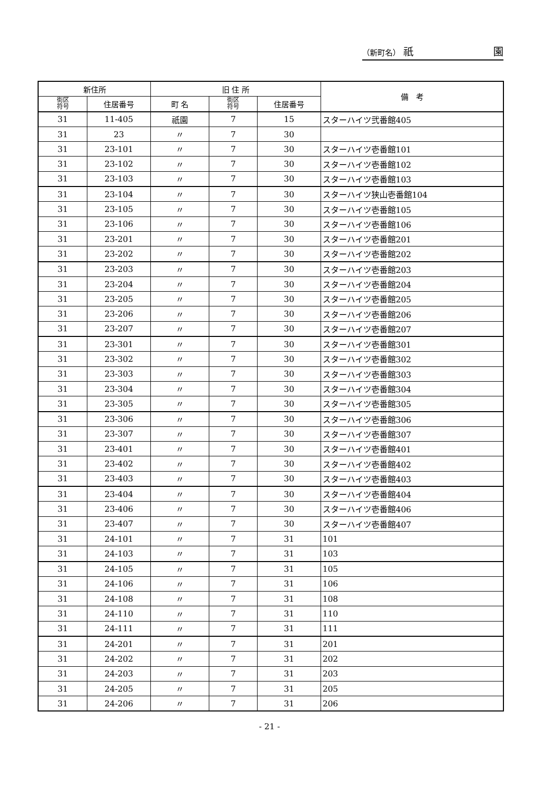（新町名） 祇 園
| 新住所 | | 旧 住 所 | | | 備 考 |
| --- | --- | --- | --- | --- | --- |
| 街区 符号 | 住居番号 | 町 名 | 街区 符号 | 住居番号 | |
| 31 | 11-405 | 祇園 | 7 | 15 | スターハイツ弐番館405 |
| 31 | 23 | 〃 | 7 | 30 | |
| 31 | 23-101 | 〃 | 7 | 30 | スターハイツ壱番館101 |
| 31 | 23-102 | 〃 | 7 | 30 | スターハイツ壱番館102 |
| 31 | 23-103 | 〃 | 7 | 30 | スターハイツ壱番館103 |
| 31 | 23-104 | 〃 | 7 | 30 | スターハイツ狭山壱番館104 |
| 31 | 23-105 | 〃 | 7 | 30 | スターハイツ壱番館105 |
| 31 | 23-106 | 〃 | 7 | 30 | スターハイツ壱番館106 |
| 31 | 23-201 | 〃 | 7 | 30 | スターハイツ壱番館201 |
| 31 | 23-202 | 〃 | 7 | 30 | スターハイツ壱番館202 |
| 31 | 23-203 | 〃 | 7 | 30 | スターハイツ壱番館203 |
| 31 | 23-204 | 〃 | 7 | 30 | スターハイツ壱番館204 |
| 31 | 23-205 | 〃 | 7 | 30 | スターハイツ壱番館205 |
| 31 | 23-206 | 〃 | 7 | 30 | スターハイツ壱番館206 |
| 31 | 23-207 | 〃 | 7 | 30 | スターハイツ壱番館207 |
| 31 | 23-301 | 〃 | 7 | 30 | スターハイツ壱番館301 |
| 31 | 23-302 | 〃 | 7 | 30 | スターハイツ壱番館302 |
| 31 | 23-303 | 〃 | 7 | 30 | スターハイツ壱番館303 |
| 31 | 23-304 | 〃 | 7 | 30 | スターハイツ壱番館304 |
| 31 | 23-305 | 〃 | 7 | 30 | スターハイツ壱番館305 |
| 31 | 23-306 | 〃 | 7 | 30 | スターハイツ壱番館306 |
| 31 | 23-307 | 〃 | 7 | 30 | スターハイツ壱番館307 |
| 31 | 23-401 | 〃 | 7 | 30 | スターハイツ壱番館401 |
| 31 | 23-402 | 〃 | 7 | 30 | スターハイツ壱番館402 |
| 31 | 23-403 | 〃 | 7 | 30 | スターハイツ壱番館403 |
| 31 | 23-404 | 〃 | 7 | 30 | スターハイツ壱番館404 |
| 31 | 23-406 | 〃 | 7 | 30 | スターハイツ壱番館406 |
| 31 | 23-407 | 〃 | 7 | 30 | スターハイツ壱番館407 |
| 31 | 24-101 | 〃 | 7 | 31 | 101 |
| 31 | 24-103 | 〃 | 7 | 31 | 103 |
| 31 | 24-105 | 〃 | 7 | 31 | 105 |
| 31 | 24-106 | 〃 | 7 | 31 | 106 |
| 31 | 24-108 | 〃 | 7 | 31 | 108 |
| 31 | 24-110 | 〃 | 7 | 31 | 110 |
| 31 | 24-111 | 〃 | 7 | 31 | 111 |
| 31 | 24-201 | 〃 | 7 | 31 | 201 |
| 31 | 24-202 | 〃 | 7 | 31 | 202 |
| 31 | 24-203 | 〃 | 7 | 31 | 203 |
| 31 | 24-205 | 〃 | 7 | 31 | 205 |
| 31 | 24-206 | 〃 | 7 | 31 | 206 |
- 21 -